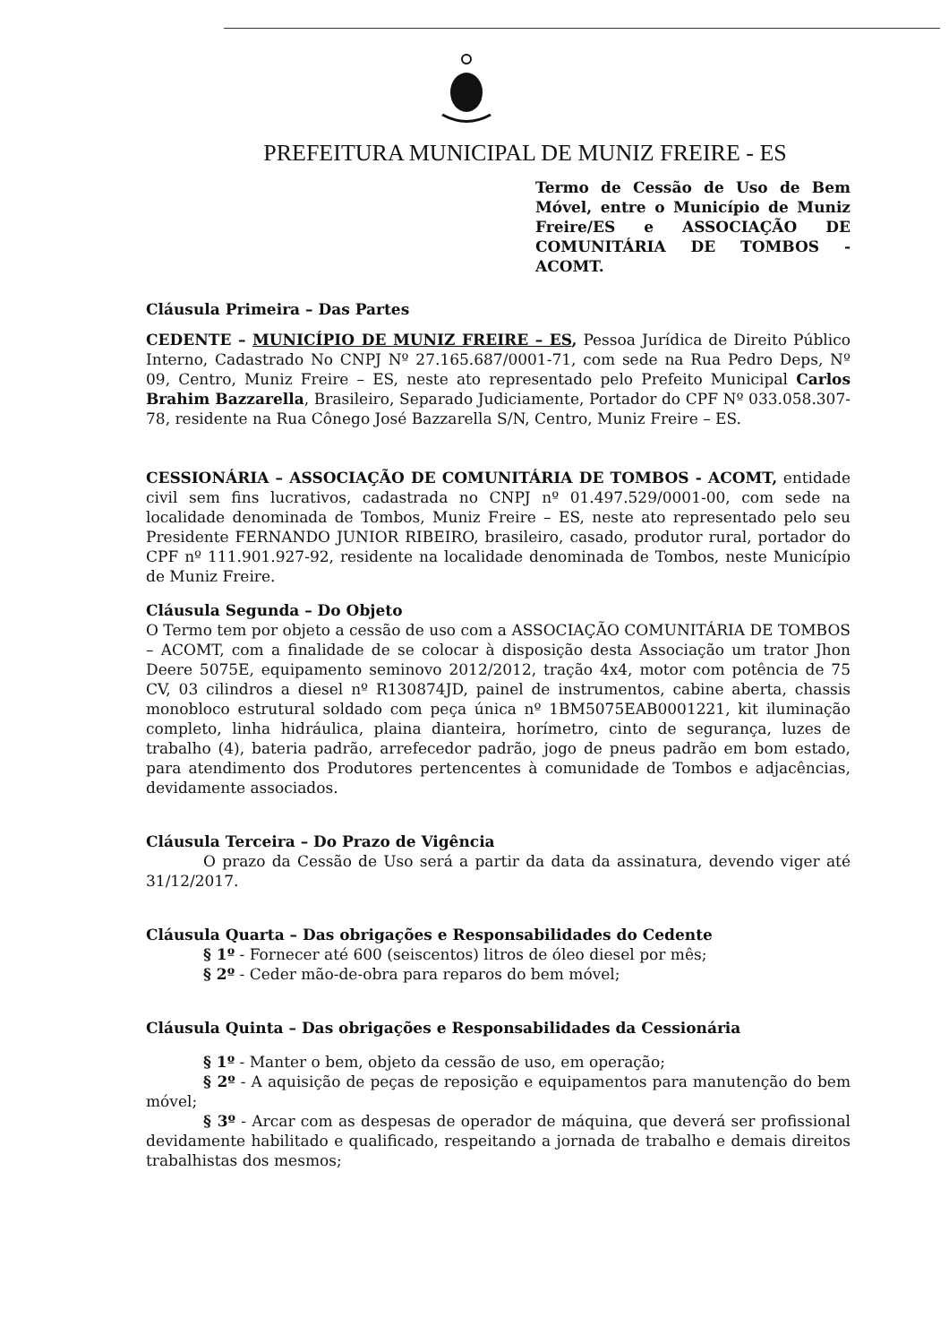PREFEITURA MUNICIPAL DE MUNIZ FREIRE - ES
Termo de Cessão de Uso de Bem Móvel, entre o Município de Muniz Freire/ES e ASSOCIAÇÃO DE COMUNITÁRIA DE TOMBOS - ACOMT.
Cláusula Primeira – Das Partes
CEDENTE – MUNICÍPIO DE MUNIZ FREIRE – ES, Pessoa Jurídica de Direito Público Interno, Cadastrado No CNPJ Nº 27.165.687/0001-71, com sede na Rua Pedro Deps, Nº 09, Centro, Muniz Freire – ES, neste ato representado pelo Prefeito Municipal Carlos Brahim Bazzarella, Brasileiro, Separado Judiciamente, Portador do CPF Nº 033.058.307-78, residente na Rua Cônego José Bazzarella S/N, Centro, Muniz Freire – ES.
CESSIONÁRIA – ASSOCIAÇÃO DE COMUNITÁRIA DE TOMBOS - ACOMT, entidade civil sem fins lucrativos, cadastrada no CNPJ nº 01.497.529/0001-00, com sede na localidade denominada de Tombos, Muniz Freire – ES, neste ato representado pelo seu Presidente FERNANDO JUNIOR RIBEIRO, brasileiro, casado, produtor rural, portador do CPF nº 111.901.927-92, residente na localidade denominada de Tombos, neste Município de Muniz Freire.
Cláusula Segunda – Do Objeto
O Termo tem por objeto a cessão de uso com a ASSOCIAÇÃO COMUNITÁRIA DE TOMBOS – ACOMT, com a finalidade de se colocar à disposição desta Associação um trator Jhon Deere 5075E, equipamento seminovo 2012/2012, tração 4x4, motor com potência de 75 CV, 03 cilindros a diesel nº R130874JD, painel de instrumentos, cabine aberta, chassis monobloco estrutural soldado com peça única nº 1BM5075EAB0001221, kit iluminação completo, linha hidráulica, plaina dianteira, horímetro, cinto de segurança, luzes de trabalho (4), bateria padrão, arrefecedor padrão, jogo de pneus padrão em bom estado, para atendimento dos Produtores pertencentes à comunidade de Tombos e adjacências, devidamente associados.
Cláusula Terceira – Do Prazo de Vigência
O prazo da Cessão de Uso será a partir da data da assinatura, devendo viger até 31/12/2017.
Cláusula Quarta – Das obrigações e Responsabilidades do Cedente
§ 1º - Fornecer até 600 (seiscentos) litros de óleo diesel por mês;
§ 2º - Ceder mão-de-obra para reparos do bem móvel;
Cláusula Quinta – Das obrigações e Responsabilidades da Cessionária
§ 1º - Manter o bem, objeto da cessão de uso, em operação;
§ 2º - A aquisição de peças de reposição e equipamentos para manutenção do bem móvel;
§ 3º - Arcar com as despesas de operador de máquina, que deverá ser profissional devidamente habilitado e qualificado, respeitando a jornada de trabalho e demais direitos trabalhistas dos mesmos;